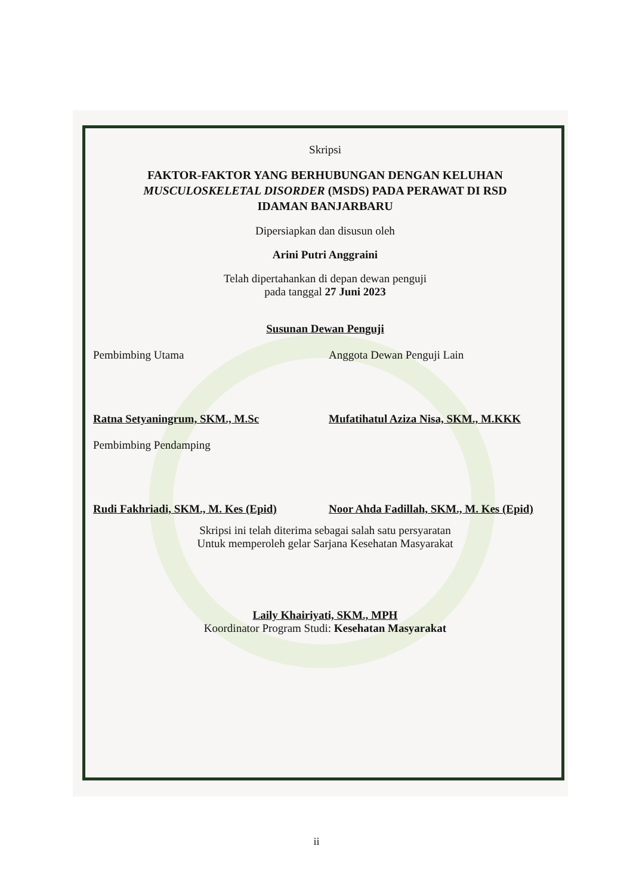Skripsi
FAKTOR-FAKTOR YANG BERHUBUNGAN DENGAN KELUHAN
MUSCULOSKELETAL DISORDER (MSDS) PADA PERAWAT DI RSD
IDAMAN BANJARBARU
Dipersiapkan dan disusun oleh
Arini Putri Anggraini
Telah dipertahankan di depan dewan penguji
pada tanggal 27 Juni 2023
Susunan Dewan Penguji
Pembimbing Utama
Ratna Setyaningrum, SKM., M.Sc
Anggota Dewan Penguji Lain
Mufatihatul Aziza Nisa, SKM., M.KKK
Pembimbing Pendamping
Rudi Fakhriadi, SKM., M. Kes (Epid)
Noor Ahda Fadillah, SKM., M. Kes (Epid)
Skripsi ini telah diterima sebagai salah satu persyaratan
Untuk memperoleh gelar Sarjana Kesehatan Masyarakat
Laily Khairiyati, SKM., MPH
Koordinator Program Studi: Kesehatan Masyarakat
ii